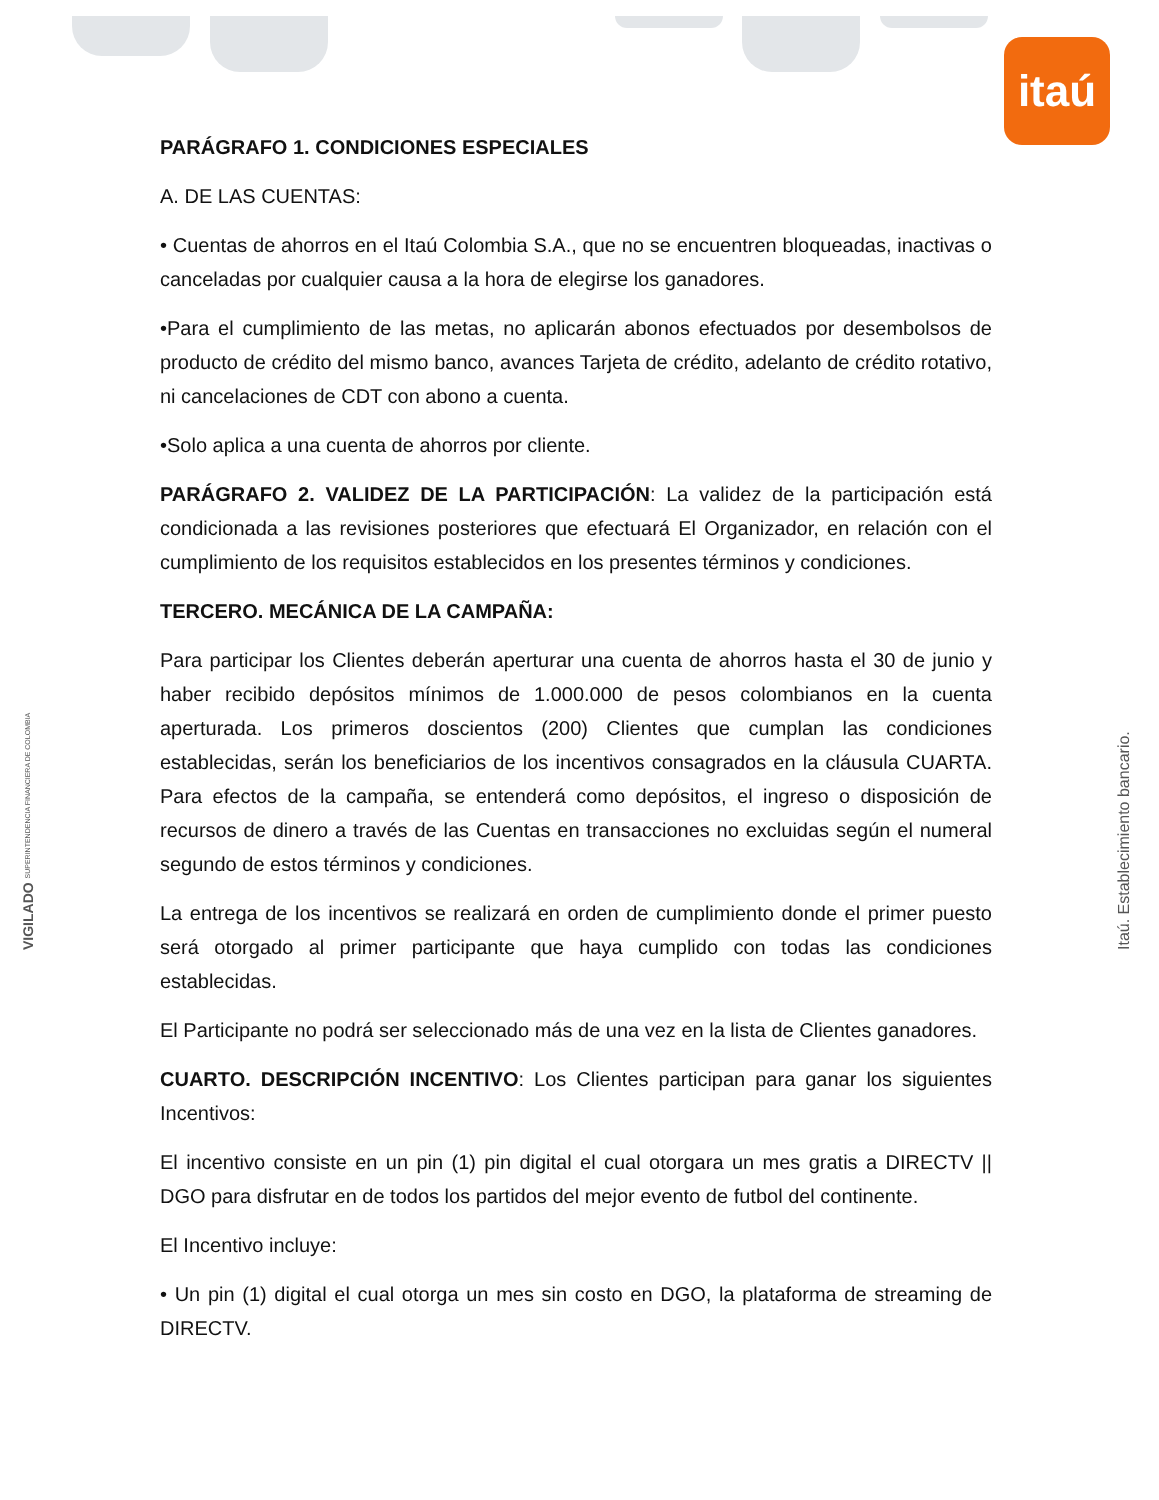itaú
PARÁGRAFO 1. CONDICIONES ESPECIALES
A. DE LAS CUENTAS:
• Cuentas de ahorros en el Itaú Colombia S.A., que no se encuentren bloqueadas, inactivas o canceladas por cualquier causa a la hora de elegirse los ganadores.
•Para el cumplimiento de las metas, no aplicarán abonos efectuados por desembolsos de producto de crédito del mismo banco, avances Tarjeta de crédito, adelanto de crédito rotativo, ni cancelaciones de CDT con abono a cuenta.
•Solo aplica a una cuenta de ahorros por cliente.
PARÁGRAFO 2. VALIDEZ DE LA PARTICIPACIÓN: La validez de la participación está condicionada a las revisiones posteriores que efectuará El Organizador, en relación con el cumplimiento de los requisitos establecidos en los presentes términos y condiciones.
TERCERO. MECÁNICA DE LA CAMPAÑA:
Para participar los Clientes deberán aperturar una cuenta de ahorros hasta el 30 de junio y haber recibido depósitos mínimos de 1.000.000 de pesos colombianos en la cuenta aperturada. Los primeros doscientos (200) Clientes que cumplan las condiciones establecidas, serán los beneficiarios de los incentivos consagrados en la cláusula CUARTA. Para efectos de la campaña, se entenderá como depósitos, el ingreso o disposición de recursos de dinero a través de las Cuentas en transacciones no excluidas según el numeral segundo de estos términos y condiciones.
La entrega de los incentivos se realizará en orden de cumplimiento donde el primer puesto será otorgado al primer participante que haya cumplido con todas las condiciones establecidas.
El Participante no podrá ser seleccionado más de una vez en la lista de Clientes ganadores.
CUARTO. DESCRIPCIÓN INCENTIVO: Los Clientes participan para ganar los siguientes Incentivos:
El incentivo consiste en un pin (1) pin digital el cual otorgara un mes gratis a DIRECTV || DGO para disfrutar en de todos los partidos del mejor evento de futbol del continente.
El Incentivo incluye:
• Un pin (1) digital el cual otorga un mes sin costo en DGO, la plataforma de streaming de DIRECTV.
VIGILADO SUPERINTENDENCIA FINANCIERA DE COLOMBIA
Itaú. Establecimiento bancario.